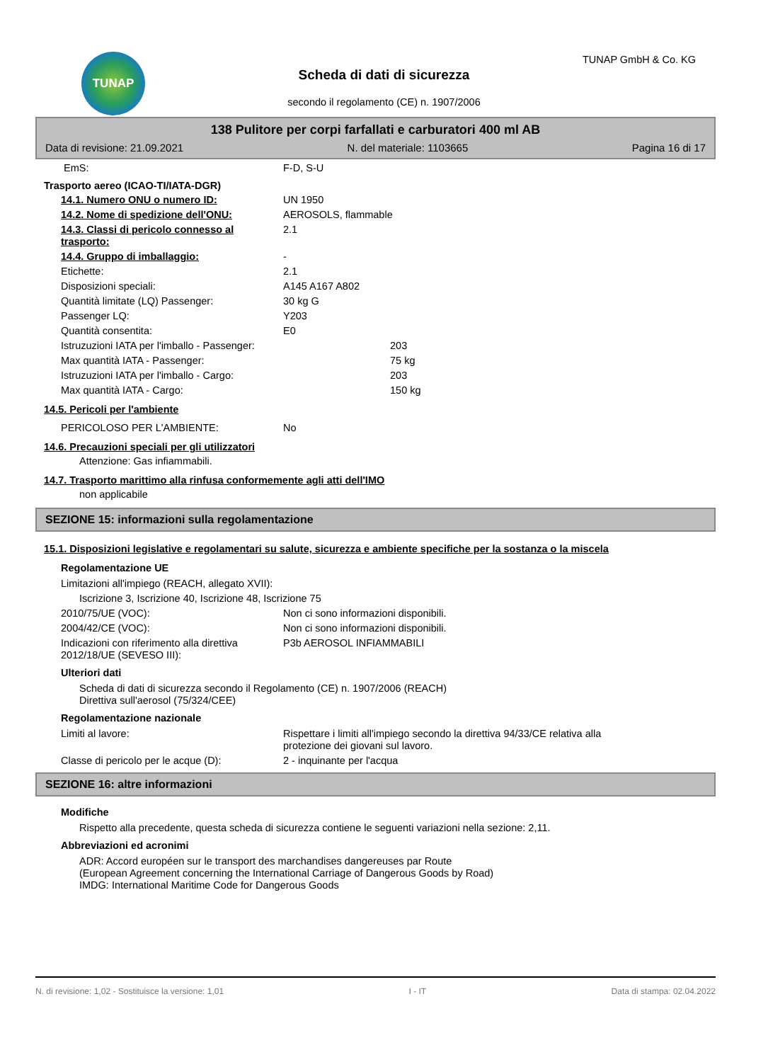TUNAP TUNAP GmbH & Co. KG
Scheda di dati di sicurezza
secondo il regolamento (CE) n. 1907/2006
138 Pulitore per corpi farfallati e carburatori 400 ml AB
Data di revisione: 21.09.2021 N. del materiale: 1103665 Pagina 16 di 17
EmS: F-D, S-U
Trasporto aereo (ICAO-TI/IATA-DGR)
14.1. Numero ONU o numero ID: UN 1950
14.2. Nome di spedizione dell'ONU: AEROSOLS, flammable
14.3. Classi di pericolo connesso al trasporto:
2.1
14.4. Gruppo di imballaggio: -
Etichette: 2.1
Disposizioni speciali: A145 A167 A802
Quantità limitate (LQ) Passenger: 30 kg G
Passenger LQ: Y203
Quantità consentita: E0
Istruzuzioni IATA per l'imballo - Passenger: 203
Max quantità IATA - Passenger: 75 kg
Istruzuzioni IATA per l'imballo - Cargo: 203
Max quantità IATA - Cargo: 150 kg
14.5. Pericoli per l'ambiente
PERICOLOSO PER L'AMBIENTE: No
14.6. Precauzioni speciali per gli utilizzatori
Attenzione: Gas infiammabili.
14.7. Trasporto marittimo alla rinfusa conformemente agli atti dell'IMO
non applicabile
SEZIONE 15: informazioni sulla regolamentazione
15.1. Disposizioni legislative e regolamentari su salute, sicurezza e ambiente specifiche per la sostanza o la miscela
Regolamentazione UE
Limitazioni all'impiego (REACH, allegato XVII):
Iscrizione 3, Iscrizione 40, Iscrizione 48, Iscrizione 75
2010/75/UE (VOC): Non ci sono informazioni disponibili.
2004/42/CE (VOC): Non ci sono informazioni disponibili.
Indicazioni con riferimento alla direttiva 2012/18/UE (SEVESO III):
P3b AEROSOL INFIAMMABILI
Ulteriori dati
Scheda di dati di sicurezza secondo il Regolamento (CE) n. 1907/2006 (REACH)
Direttiva sull'aerosol (75/324/CEE)
Regolamentazione nazionale
Limiti al lavore: Rispettare i limiti all'impiego secondo la direttiva 94/33/CE relativa alla
protezione dei giovani sul lavoro.
Classe di pericolo per le acque (D): 2 - inquinante per l'acqua
SEZIONE 16: altre informazioni
Modifiche
Rispetto alla precedente, questa scheda di sicurezza contiene le seguenti variazioni nella sezione: 2,11.
Abbreviazioni ed acronimi
ADR: Accord européen sur le transport des marchandises dangereuses par Route
(European Agreement concerning the International Carriage of Dangerous Goods by Road)
IMDG: International Maritime Code for Dangerous Goods
N. di revisione: 1,02 - Sostituisce la versione: 1,01 I - IT Data di stampa: 02.04.2022